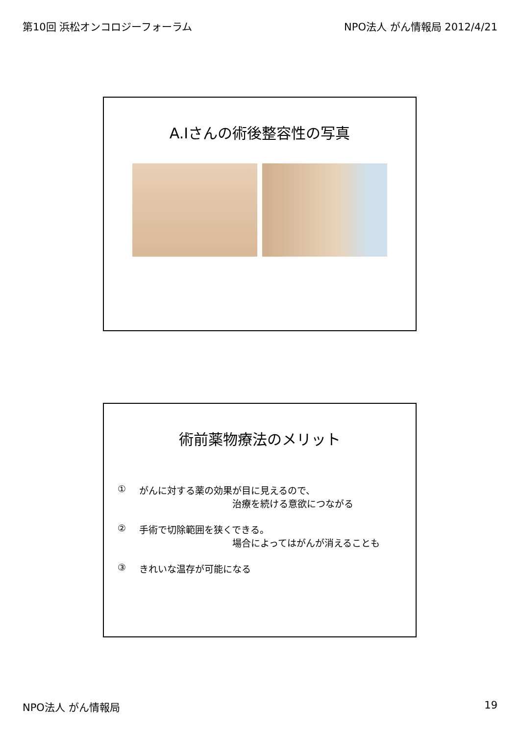第10回 浜松オンコロジーフォーラム NPO法人 がん情報局 2012/4/21
A.Iさんの術後整容性の写真
術前薬物療法のメリット
① がんに対する薬の効果が目に見えるので、
治療を続ける意欲につながる
② 手術で切除範囲を狭くできる。
場合によってはがんが消えることも
③ きれいな温存が可能になる
NPO法人 がん情報局 19